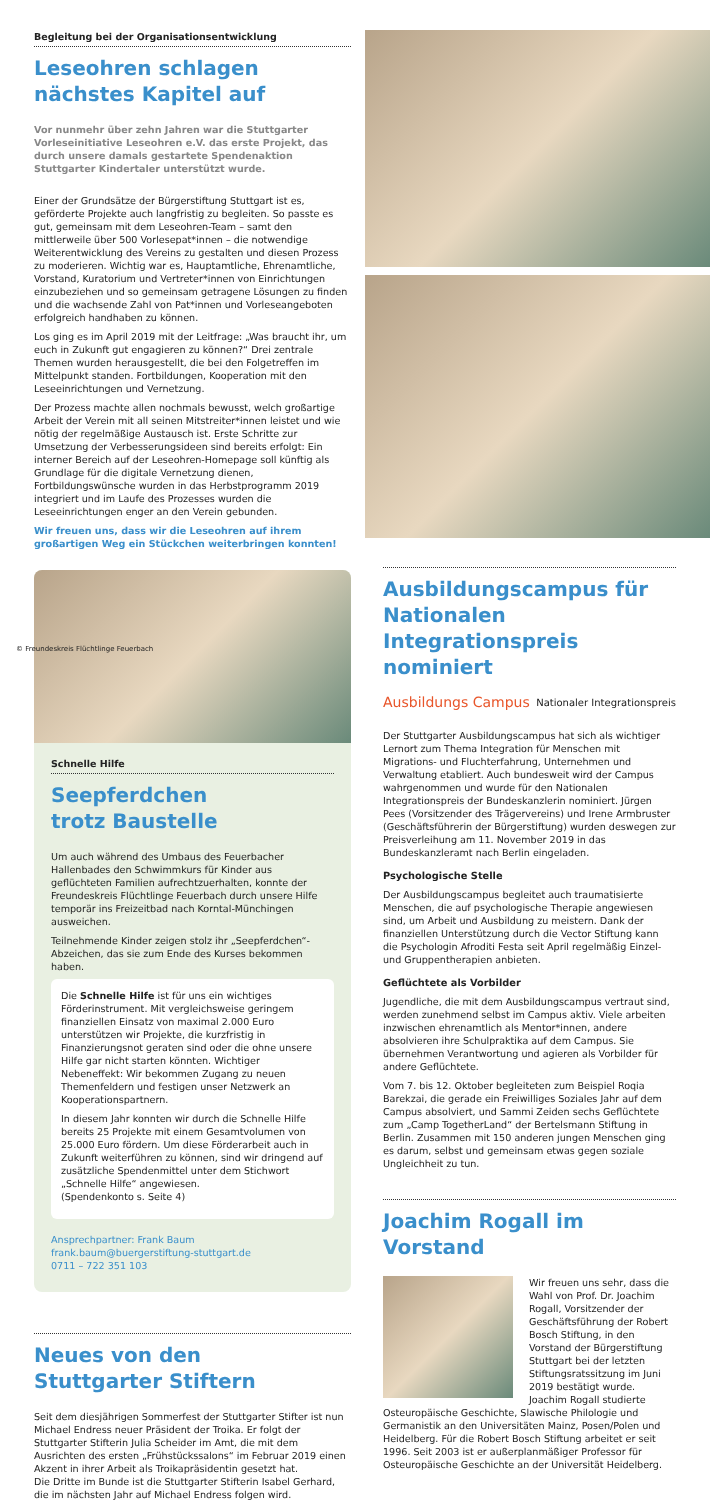Begleitung bei der Organisationsentwicklung
Leseohren schlagen
nächstes Kapitel auf
Vor nunmehr über zehn Jahren war die Stuttgarter Vorleseinitiative Leseohren e.V. das erste Projekt, das durch unsere damals gestartete Spendenaktion Stuttgarter Kindertaler unterstützt wurde.
Einer der Grundsätze der Bürgerstiftung Stuttgart ist es, geförderte Projekte auch langfristig zu begleiten. So passte es gut, gemeinsam mit dem Leseohren-Team – samt den mittlerweile über 500 Vorlesepat*innen – die notwendige Weiterentwicklung des Vereins zu gestalten und diesen Prozess zu moderieren. Wichtig war es, Hauptamtliche, Ehrenamtliche, Vorstand, Kuratorium und Vertreter*innen von Einrichtungen einzubeziehen und so gemeinsam getragene Lösungen zu finden und die wachsende Zahl von Pat*innen und Vorleseangeboten erfolgreich handhaben zu können.
Los ging es im April 2019 mit der Leitfrage: „Was braucht ihr, um euch in Zukunft gut engagieren zu können?“ Drei zentrale Themen wurden herausgestellt, die bei den Folgetreffen im Mittelpunkt standen. Fortbildungen, Kooperation mit den Leseeinrichtungen und Vernetzung.
Der Prozess machte allen nochmals bewusst, welch großartige Arbeit der Verein mit all seinen Mitstreiter*innen leistet und wie nötig der regelmäßige Austausch ist. Erste Schritte zur Umsetzung der Verbesserungsideen sind bereits erfolgt: Ein interner Bereich auf der Leseohren-Homepage soll künftig als Grundlage für die digitale Vernetzung dienen, Fortbildungswünsche wurden in das Herbstprogramm 2019 integriert und im Laufe des Prozesses wurden die Leseeinrichtungen enger an den Verein gebunden.
Wir freuen uns, dass wir die Leseohren auf ihrem großartigen Weg ein Stückchen weiterbringen konnten!
© Freundeskreis Flüchtlinge Feuerbach
Schnelle Hilfe
Seepferdchen
trotz Baustelle
Um auch während des Umbaus des Feuerbacher Hallenbades den Schwimmkurs für Kinder aus geflüchteten Familien aufrechtzuerhalten, konnte der Freundeskreis Flüchtlinge Feuerbach durch unsere Hilfe temporär ins Freizeitbad nach Korntal-Münchingen ausweichen.
Teilnehmende Kinder zeigen stolz ihr „Seepferdchen“-Abzeichen, das sie zum Ende des Kurses bekommen haben.
Die Schnelle Hilfe ist für uns ein wichtiges Förderinstrument. Mit vergleichsweise geringem finanziellen Einsatz von maximal 2.000 Euro unterstützen wir Projekte, die kurzfristig in Finanzierungsnot geraten sind oder die ohne unsere Hilfe gar nicht starten könnten. Wichtiger Nebeneffekt: Wir bekommen Zugang zu neuen Themenfeldern und festigen unser Netzwerk an Kooperationspartnern.
In diesem Jahr konnten wir durch die Schnelle Hilfe bereits 25 Projekte mit einem Gesamtvolumen von 25.000 Euro fördern. Um diese Förderarbeit auch in Zukunft weiterführen zu können, sind wir dringend auf zusätzliche Spendenmittel unter dem Stichwort „Schnelle Hilfe“ angewiesen.
(Spendenkonto s. Seite 4)
Ansprechpartner: Frank Baum
frank.baum@buergerstiftung-stuttgart.de
0711 – 722 351 103
Neues von den
Stuttgarter Stiftern
Seit dem diesjährigen Sommerfest der Stuttgarter Stifter ist nun Michael Endress neuer Präsident der Troika. Er folgt der Stuttgarter Stifterin Julia Scheider im Amt, die mit dem Ausrichten des ersten „Frühstückssalons“ im Februar 2019 einen Akzent in ihrer Arbeit als Troikapräsidentin gesetzt hat.
Die Dritte im Bunde ist die Stuttgarter Stifterin Isabel Gerhard, die im nächsten Jahr auf Michael Endress folgen wird.
Ausbildungscampus für Nationalen Integrationspreis nominiert
Ausbildungs Campus Nationaler Integrationspreis
Der Stuttgarter Ausbildungscampus hat sich als wichtiger Lernort zum Thema Integration für Menschen mit Migrations- und Fluchterfahrung, Unternehmen und Verwaltung etabliert. Auch bundesweit wird der Campus wahrgenommen und wurde für den Nationalen Integrationspreis der Bundeskanzlerin nominiert. Jürgen Pees (Vorsitzender des Trägervereins) und Irene Armbruster (Geschäftsführerin der Bürgerstiftung) wurden deswegen zur Preisverleihung am 11. November 2019 in das Bundeskanzleramt nach Berlin eingeladen.
Psychologische Stelle
Der Ausbildungscampus begleitet auch traumatisierte Menschen, die auf psychologische Therapie angewiesen sind, um Arbeit und Ausbildung zu meistern. Dank der finanziellen Unterstützung durch die Vector Stiftung kann die Psychologin Afroditi Festa seit April regelmäßig Einzel- und Gruppentherapien anbieten.
Geflüchtete als Vorbilder
Jugendliche, die mit dem Ausbildungscampus vertraut sind, werden zunehmend selbst im Campus aktiv. Viele arbeiten inzwischen ehrenamtlich als Mentor*innen, andere absolvieren ihre Schulpraktika auf dem Campus. Sie übernehmen Verantwortung und agieren als Vorbilder für andere Geflüchtete.
Vom 7. bis 12. Oktober begleiteten zum Beispiel Roqia Barekzai, die gerade ein Freiwilliges Soziales Jahr auf dem Campus absolviert, und Sammi Zeiden sechs Geflüchtete zum „Camp TogetherLand“ der Bertelsmann Stiftung in Berlin. Zusammen mit 150 anderen jungen Menschen ging es darum, selbst und gemeinsam etwas gegen soziale Ungleichheit zu tun.
Joachim Rogall im Vorstand
Wir freuen uns sehr, dass die Wahl von Prof. Dr. Joachim Rogall, Vorsitzender der Geschäftsführung der Robert Bosch Stiftung, in den Vorstand der Bürgerstiftung Stuttgart bei der letzten Stiftungsratssitzung im Juni 2019 bestätigt wurde. Joachim Rogall studierte Osteuropäische Geschichte, Slawische Philologie und Germanistik an den Universitäten Mainz, Posen/Polen und Heidelberg. Für die Robert Bosch Stiftung arbeitet er seit 1996. Seit 2003 ist er außerplanmäßiger Professor für Osteuropäische Geschichte an der Universität Heidelberg.